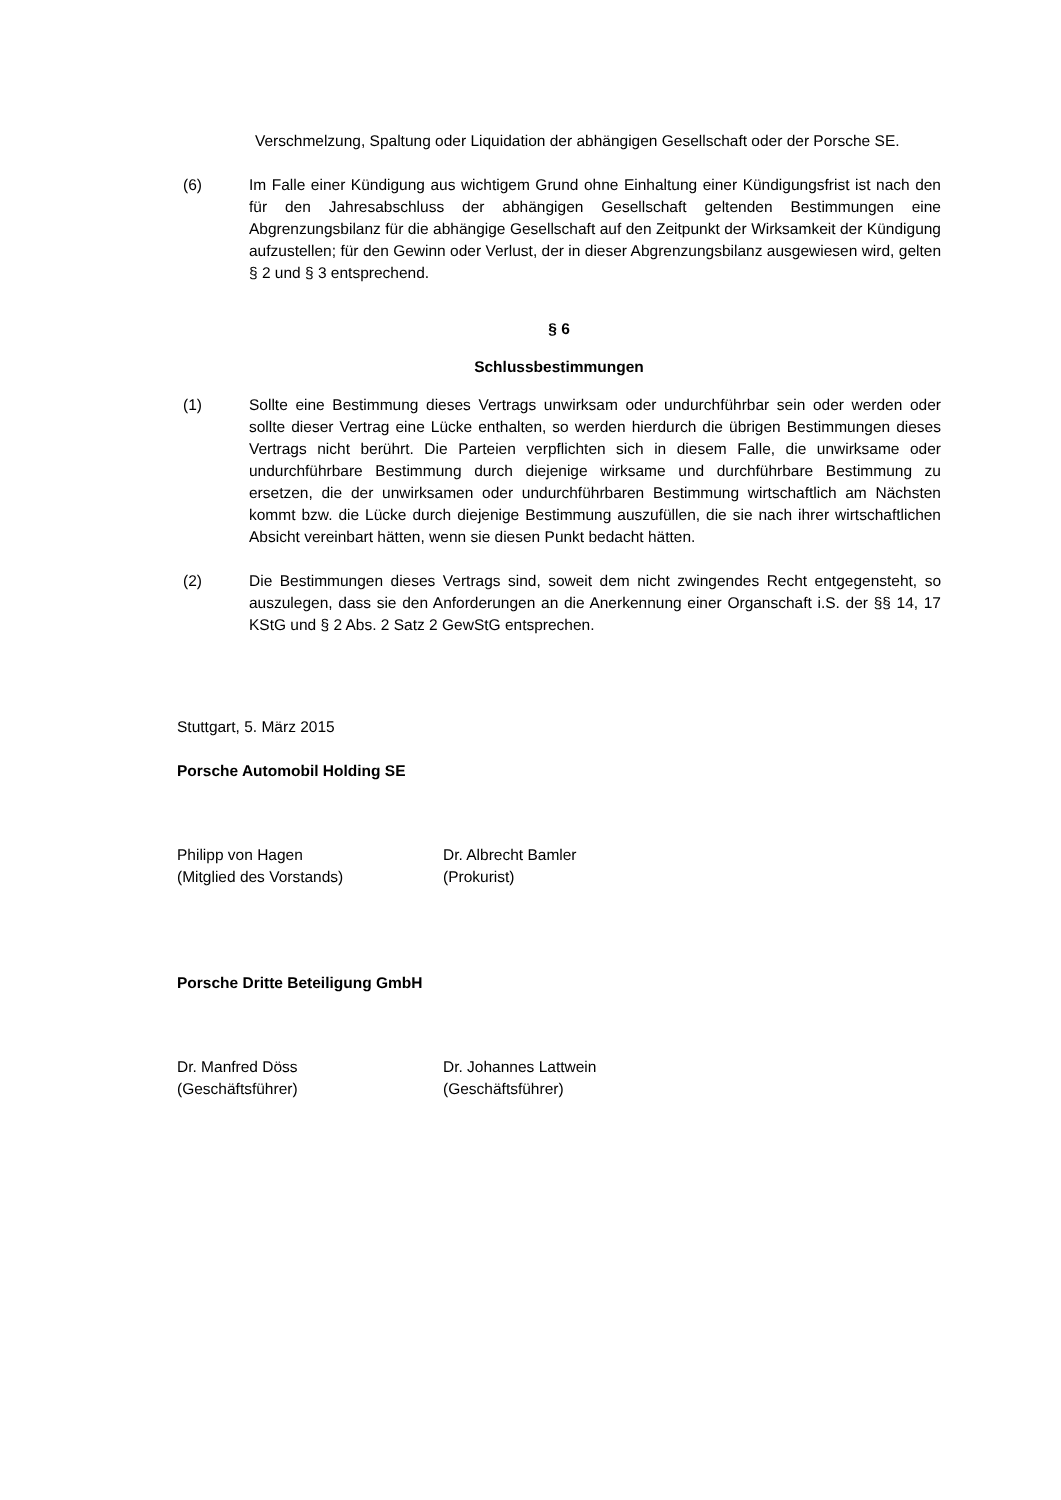Verschmelzung, Spaltung oder Liquidation der abhängigen Gesellschaft oder der Porsche SE.
(6) Im Falle einer Kündigung aus wichtigem Grund ohne Einhaltung einer Kündigungsfrist ist nach den für den Jahresabschluss der abhängigen Gesellschaft geltenden Bestimmungen eine Abgrenzungsbilanz für die abhängige Gesellschaft auf den Zeitpunkt der Wirksamkeit der Kündigung aufzustellen; für den Gewinn oder Verlust, der in dieser Abgrenzungsbilanz ausgewiesen wird, gelten § 2 und § 3 entsprechend.
§ 6
Schlussbestimmungen
(1) Sollte eine Bestimmung dieses Vertrags unwirksam oder undurchführbar sein oder werden oder sollte dieser Vertrag eine Lücke enthalten, so werden hierdurch die übrigen Bestimmungen dieses Vertrags nicht berührt. Die Parteien verpflichten sich in diesem Falle, die unwirksame oder undurchführbare Bestimmung durch diejenige wirksame und durchführbare Bestimmung zu ersetzen, die der unwirksamen oder undurchführbaren Bestimmung wirtschaftlich am Nächsten kommt bzw. die Lücke durch diejenige Bestimmung auszufüllen, die sie nach ihrer wirtschaftlichen Absicht vereinbart hätten, wenn sie diesen Punkt bedacht hätten.
(2) Die Bestimmungen dieses Vertrags sind, soweit dem nicht zwingendes Recht entgegensteht, so auszulegen, dass sie den Anforderungen an die Anerkennung einer Organschaft i.S. der §§ 14, 17 KStG und § 2 Abs. 2 Satz 2 GewStG entsprechen.
Stuttgart, 5. März 2015
Porsche Automobil Holding SE
Philipp von Hagen
(Mitglied des Vorstands)
Dr. Albrecht Bamler
(Prokurist)
Porsche Dritte Beteiligung GmbH
Dr. Manfred Döss
(Geschäftsführer)
Dr. Johannes Lattwein
(Geschäftsführer)